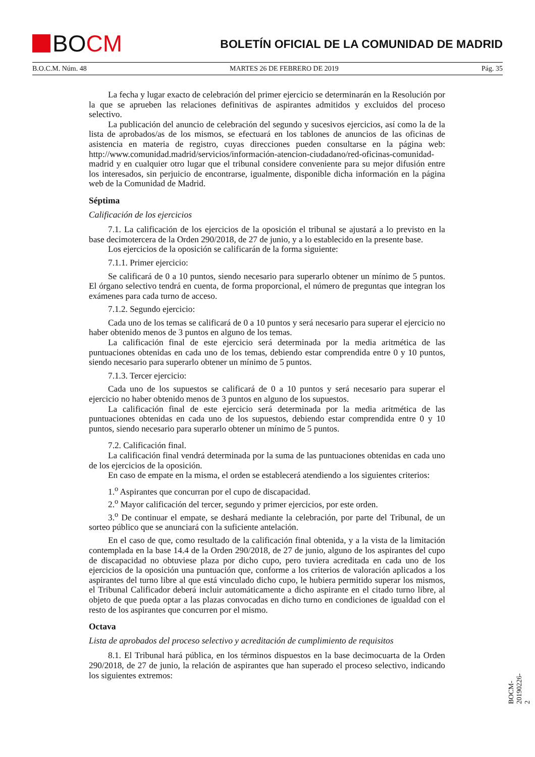BO CM
BOLETÍN OFICIAL DE LA COMUNIDAD DE MADRID
B.O.C.M. Núm. 48 MARTES 26 DE FEBRERO DE 2019 Pág. 35
La fecha y lugar exacto de celebración del primer ejercicio se determinarán en la Resolución por la que se aprueben las relaciones definitivas de aspirantes admitidos y excluidos del proceso selectivo.
La publicación del anuncio de celebración del segundo y sucesivos ejercicios, así como la de la lista de aprobados/as de los mismos, se efectuará en los tablones de anuncios de las oficinas de asistencia en materia de registro, cuyas direcciones pueden consultarse en la página web: http://www.comunidad.madrid/servicios/información-atencion-ciudadano/red-oficinas-comunidad-madrid y en cualquier otro lugar que el tribunal considere conveniente para su mejor difusión entre los interesados, sin perjuicio de encontrarse, igualmente, disponible dicha información en la página web de la Comunidad de Madrid.
Séptima
Calificación de los ejercicios
7.1. La calificación de los ejercicios de la oposición el tribunal se ajustará a lo previsto en la base decimotercera de la Orden 290/2018, de 27 de junio, y a lo establecido en la presente base.
Los ejercicios de la oposición se calificarán de la forma siguiente:
7.1.1. Primer ejercicio:
Se calificará de 0 a 10 puntos, siendo necesario para superarlo obtener un mínimo de 5 puntos. El órgano selectivo tendrá en cuenta, de forma proporcional, el número de preguntas que integran los exámenes para cada turno de acceso.
7.1.2. Segundo ejercicio:
Cada uno de los temas se calificará de 0 a 10 puntos y será necesario para superar el ejercicio no haber obtenido menos de 3 puntos en alguno de los temas.
La calificación final de este ejercicio será determinada por la media aritmética de las puntuaciones obtenidas en cada uno de los temas, debiendo estar comprendida entre 0 y 10 puntos, siendo necesario para superarlo obtener un mínimo de 5 puntos.
7.1.3. Tercer ejercicio:
Cada uno de los supuestos se calificará de 0 a 10 puntos y será necesario para superar el ejercicio no haber obtenido menos de 3 puntos en alguno de los supuestos.
La calificación final de este ejercicio será determinada por la media aritmética de las puntuaciones obtenidas en cada uno de los supuestos, debiendo estar comprendida entre 0 y 10 puntos, siendo necesario para superarlo obtener un mínimo de 5 puntos.
7.2. Calificación final.
La calificación final vendrá determinada por la suma de las puntuaciones obtenidas en cada uno de los ejercicios de la oposición.
En caso de empate en la misma, el orden se establecerá atendiendo a los siguientes criterios:
1.<sup>o</sup> Aspirantes que concurran por el cupo de discapacidad.
2.<sup>o</sup> Mayor calificación del tercer, segundo y primer ejercicios, por este orden.
3.<sup>o</sup> De continuar el empate, se deshará mediante la celebración, por parte del Tribunal, de un sorteo público que se anunciará con la suficiente antelación.
En el caso de que, como resultado de la calificación final obtenida, y a la vista de la limitación contemplada en la base 14.4 de la Orden 290/2018, de 27 de junio, alguno de los aspirantes del cupo de discapacidad no obtuviese plaza por dicho cupo, pero tuviera acreditada en cada uno de los ejercicios de la oposición una puntuación que, conforme a los criterios de valoración aplicados a los aspirantes del turno libre al que está vinculado dicho cupo, le hubiera permitido superar los mismos, el Tribunal Calificador deberá incluir automáticamente a dicho aspirante en el citado turno libre, al objeto de que pueda optar a las plazas convocadas en dicho turno en condiciones de igualdad con el resto de los aspirantes que concurren por el mismo.
Octava
Lista de aprobados del proceso selectivo y acreditación de cumplimiento de requisitos
8.1. El Tribunal hará pública, en los términos dispuestos en la base decimocuarta de la Orden 290/2018, de 27 de junio, la relación de aspirantes que han superado el proceso selectivo, indicando los siguientes extremos:
BOCM-20190226-2